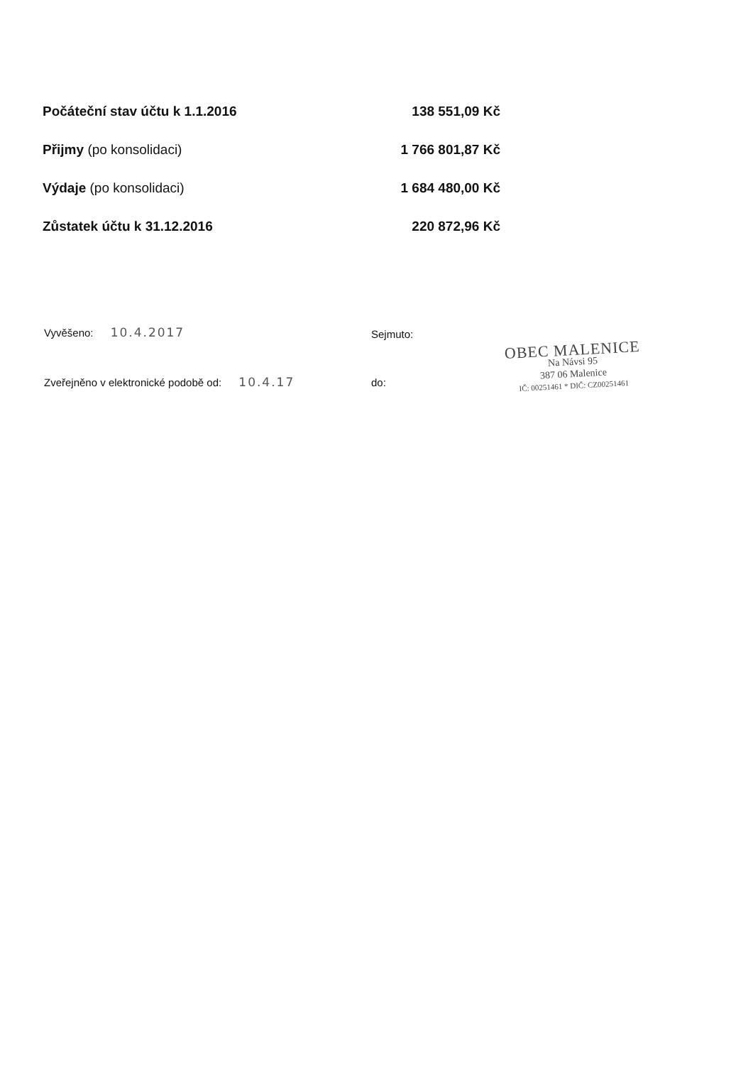| Počáteční stav účtu k 1.1.2016 | 138 551,09 Kč |
| Přijmy (po konsolidaci) | 1 766 801,87 Kč |
| Výdaje (po konsolidaci) | 1 684 480,00 Kč |
| Zůstatek účtu k 31.12.2016 | 220 872,96 Kč |
Vyvěšeno: 10.4.2017 Sejmuto:
Zveřejněno v elektronické podobě od: 10.4.17
do:
OBEC MALENICE
Na Návsi 95
387 06 Malenice
IČ: 00251461 * DIČ: CZ00251461